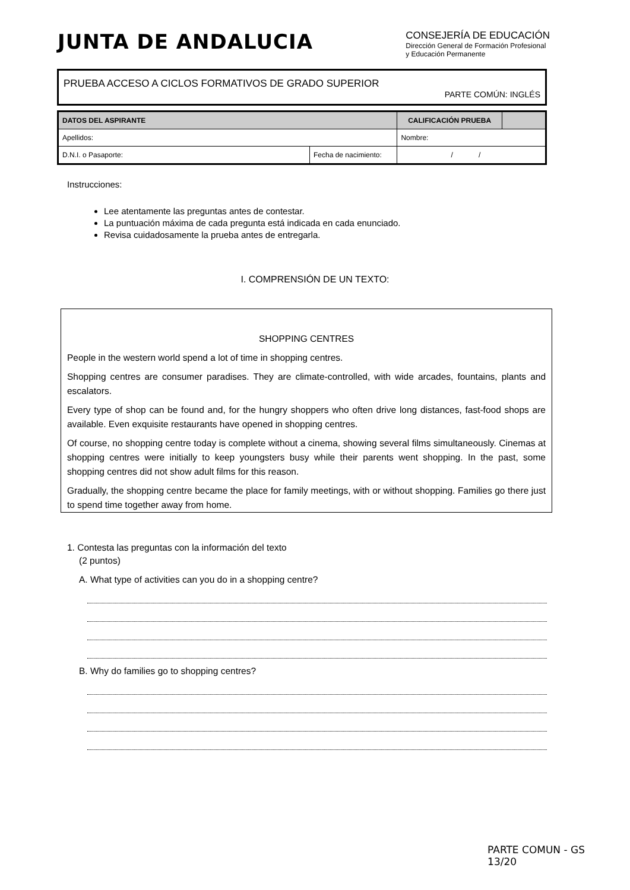JUNTA DE ANDALUCIA
CONSEJERÍA DE EDUCACIÓN
Dirección General de Formación Profesional
y Educación Permanente
PRUEBA ACCESO A CICLOS FORMATIVOS DE GRADO SUPERIOR
PARTE COMÚN: INGLÉS
| DATOS DEL ASPIRANTE | | CALIFICACIÓN PRUEBA | |
| Apellidos: | | Nombre: | |
| D.N.I. o Pasaporte: | Fecha de nacimiento: | / / | |
Instrucciones:
Lee atentamente las preguntas antes de contestar.
La puntuación máxima de cada pregunta está indicada en cada enunciado.
Revisa cuidadosamente la prueba antes de entregarla.
I. COMPRENSIÓN DE UN TEXTO:
SHOPPING CENTRES
People in the western world spend a lot of time in shopping centres.
Shopping centres are consumer paradises. They are climate-controlled, with wide arcades, fountains, plants and escalators.
Every type of shop can be found and, for the hungry shoppers who often drive long distances, fast-food shops are available. Even exquisite restaurants have opened in shopping centres.
Of course, no shopping centre today is complete without a cinema, showing several films simultaneously. Cinemas at shopping centres were initially to keep youngsters busy while their parents went shopping. In the past, some shopping centres did not show adult films for this reason.
Gradually, the shopping centre became the place for family meetings, with or without shopping. Families go there just to spend time together away from home.
1. Contesta las preguntas con la información del texto
(2 puntos)
A. What type of activities can you do in a shopping centre?
B. Why do families go to shopping centres?
PARTE COMUN - GS
13/20